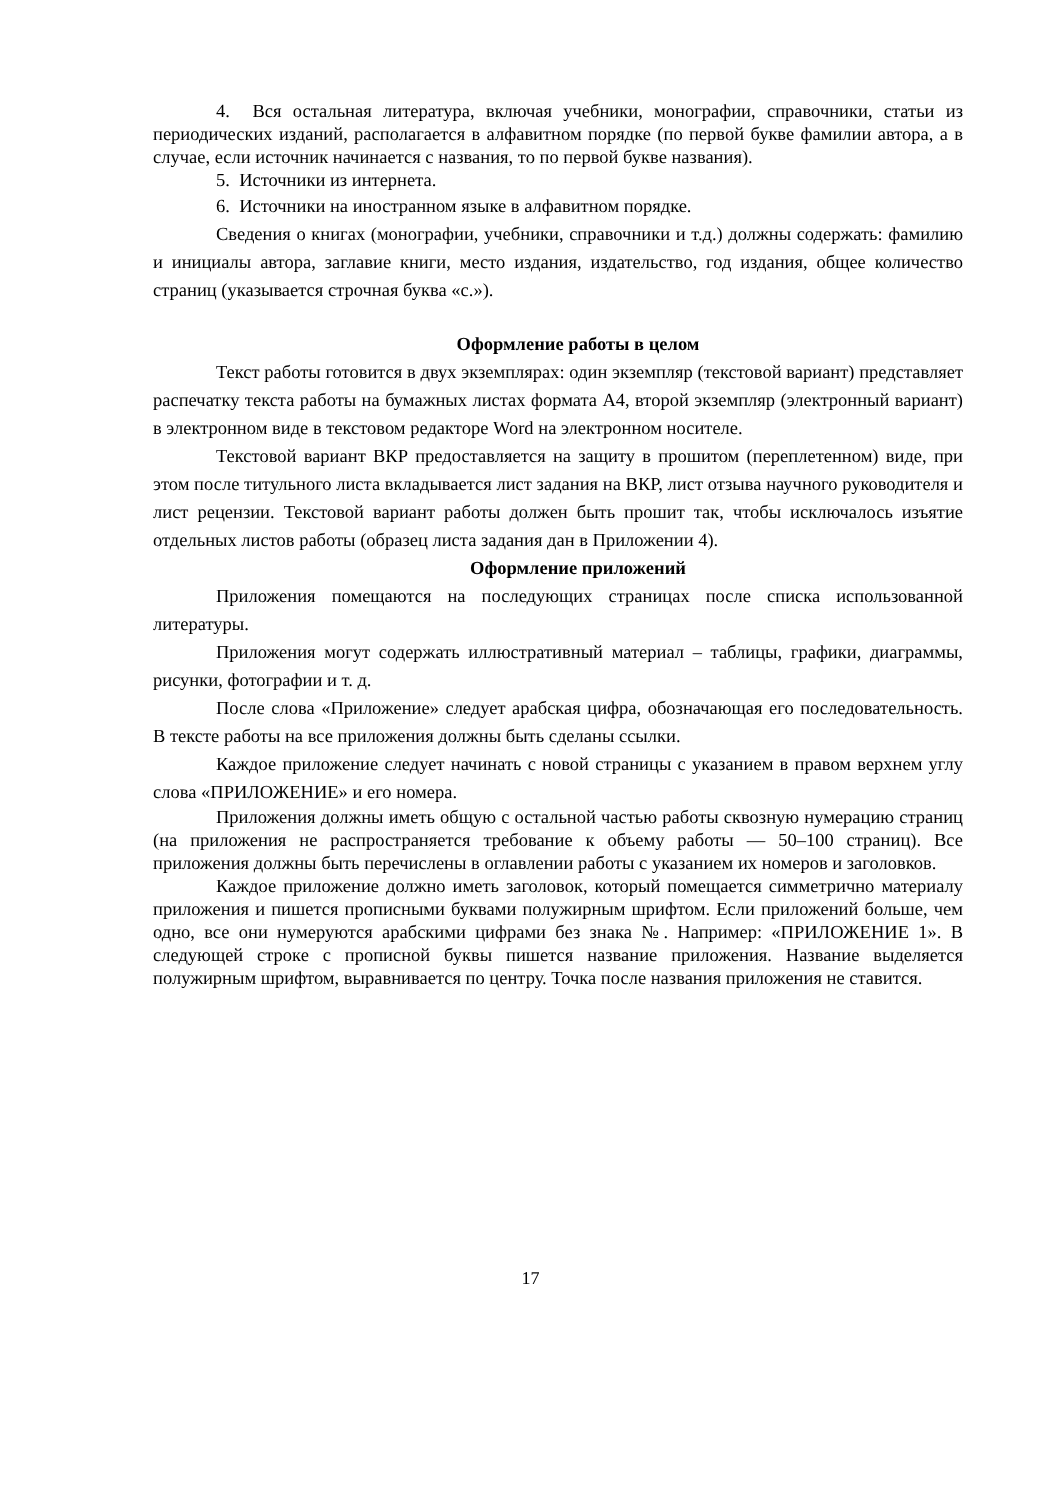4. Вся остальная литература, включая учебники, монографии, справочники, статьи из периодических изданий, располагается в алфавитном порядке (по первой букве фамилии автора, а в случае, если источник начинается с названия, то по первой букве названия).
5. Источники из интернета.
6. Источники на иностранном языке в алфавитном порядке.
Сведения о книгах (монографии, учебники, справочники и т.д.) должны содержать: фамилию и инициалы автора, заглавие книги, место издания, издательство, год издания, общее количество страниц (указывается строчная буква «с.»).
Оформление работы в целом
Текст работы готовится в двух экземплярах: один экземпляр (текстовой вариант) представляет распечатку текста работы на бумажных листах формата А4, второй экземпляр (электронный вариант) в электронном виде в текстовом редакторе Word на электронном носителе.
Текстовой вариант ВКР предоставляется на защиту в прошитом (переплетенном) виде, при этом после титульного листа вкладывается лист задания на ВКР, лист отзыва научного руководителя и лист рецензии. Текстовой вариант работы должен быть прошит так, чтобы исключалось изъятие отдельных листов работы (образец листа задания дан в Приложении 4).
Оформление приложений
Приложения помещаются на последующих страницах после списка использованной литературы.
Приложения могут содержать иллюстративный материал – таблицы, графики, диаграммы, рисунки, фотографии и т. д.
После слова «Приложение» следует арабская цифра, обозначающая его последовательность. В тексте работы на все приложения должны быть сделаны ссылки.
Каждое приложение следует начинать с новой страницы с указанием в правом верхнем углу слова «ПРИЛОЖЕНИЕ» и его номера.
Приложения должны иметь общую с остальной частью работы сквозную нумерацию страниц (на приложения не распространяется требование к объему работы — 50–100 страниц). Все приложения должны быть перечислены в оглавлении работы с указанием их номеров и заголовков.
Каждое приложение должно иметь заголовок, который помещается симметрично материалу приложения и пишется прописными буквами полужирным шрифтом. Если приложений больше, чем одно, все они нумеруются арабскими цифрами без знака №. Например: «ПРИЛОЖЕНИЕ 1». В следующей строке с прописной буквы пишется название приложения. Название выделяется полужирным шрифтом, выравнивается по центру. Точка после названия приложения не ставится.
17